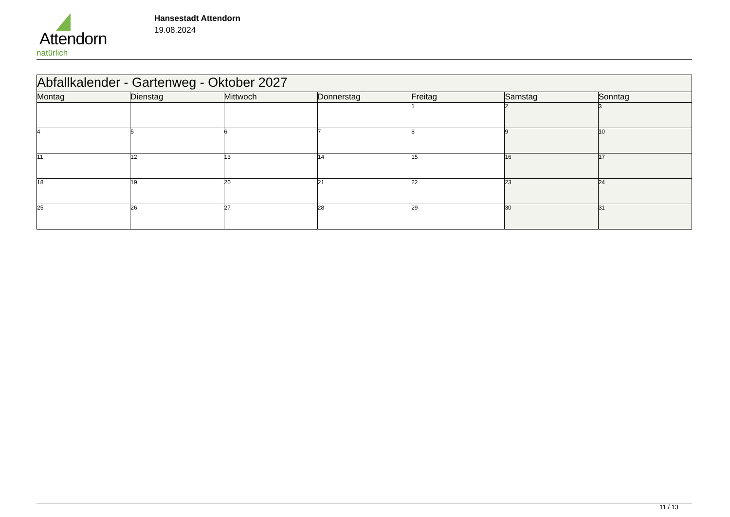Attendorn
natürlich
Hansestadt Attendorn
19.08.2024
| Abfallkalender - Gartenweg - Oktober 2027 | | | | | | |
| --- | --- | --- | --- | --- | --- | --- |
| Montag | Dienstag | Mittwoch | Donnerstag | Freitag | Samstag | Sonntag |
| | | | | 1 | 2 | 3 |
| 4 | 5 | 6 | 7 | 8 | 9 | 10 |
| 11 | 12 | 13 | 14 | 15 | 16 | 17 |
| 18 | 19 | 20 | 21 | 22 | 23 | 24 |
| 25 | 26 | 27 | 28 | 29 | 30 | 31 |
11 / 13